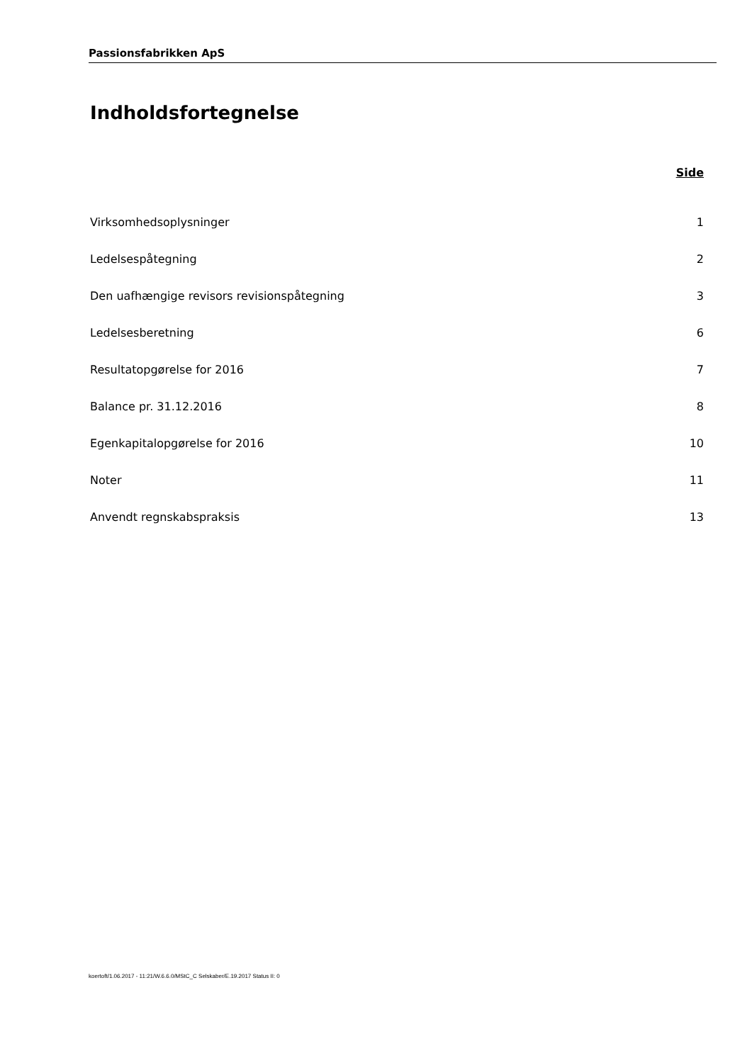Passionsfabrikken ApS
Indholdsfortegnelse
Side
| Virksomhedsoplysninger | 1 |
| Ledelsespåtegning | 2 |
| Den uafhængige revisors revisionspåtegning | 3 |
| Ledelsesberetning | 6 |
| Resultatopgørelse for 2016 | 7 |
| Balance pr. 31.12.2016 | 8 |
| Egenkapitalopgørelse for 2016 | 10 |
| Noter | 11 |
| Anvendt regnskabspraksis | 13 |
koertoft/1.06.2017 - 11:21/W.6.6.0/MStC_C Selskaber/E.19.2017 Status II: 0